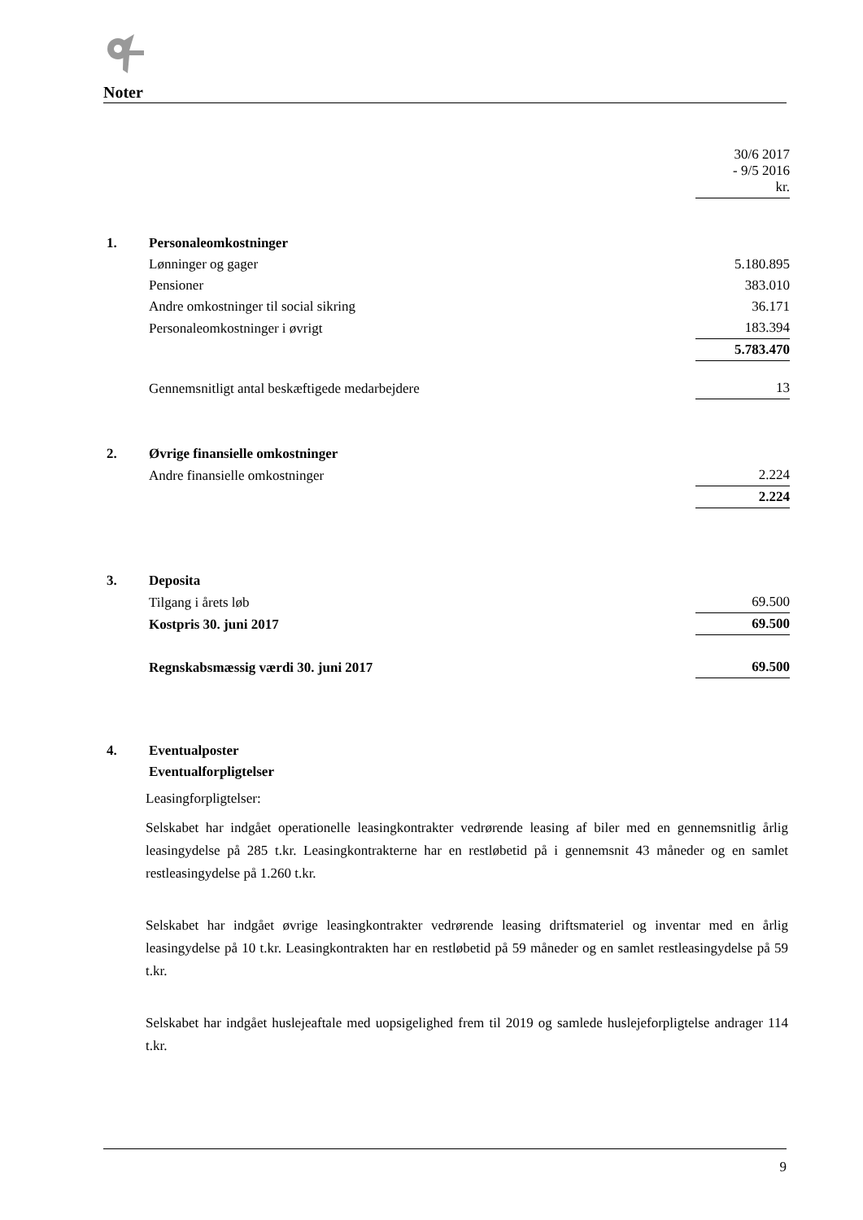Noter
| | | 30/6 2017 - 9/5 2016 kr. |
| 1. | Personaleomkostninger | |
| | Lønninger og gager | 5.180.895 |
| | Pensioner | 383.010 |
| | Andre omkostninger til social sikring | 36.171 |
| | Personaleomkostninger i øvrigt | 183.394 |
| | | 5.783.470 |
| | Gennemsnitligt antal beskæftigede medarbejdere | 13 |
| 2. | Øvrige finansielle omkostninger | |
| | Andre finansielle omkostninger | 2.224 |
| | | 2.224 |
| 3. | Deposita | |
| | Tilgang i årets løb | 69.500 |
| | Kostpris 30. juni 2017 | 69.500 |
| | Regnskabsmæssig værdi 30. juni 2017 | 69.500 |
| 4. | Eventualposter | |
| | Eventualforpligtelser | |
Leasingforpligtelser:
Selskabet har indgået operationelle leasingkontrakter vedrørende leasing af biler med en gennemsnitlig årlig leasingydelse på 285 t.kr. Leasingkontrakterne har en restløbetid på i gennemsnit 43 måneder og en samlet restleasingydelse på 1.260 t.kr.
Selskabet har indgået øvrige leasingkontrakter vedrørende leasing driftsmateriel og inventar med en årlig leasingydelse på 10 t.kr. Leasingkontrakten har en restløbetid på 59 måneder og en samlet restleasingydelse på 59 t.kr.
Selskabet har indgået huslejeaftale med uopsigelighed frem til 2019 og samlede huslejeforpligtelse andrager 114 t.kr.
9